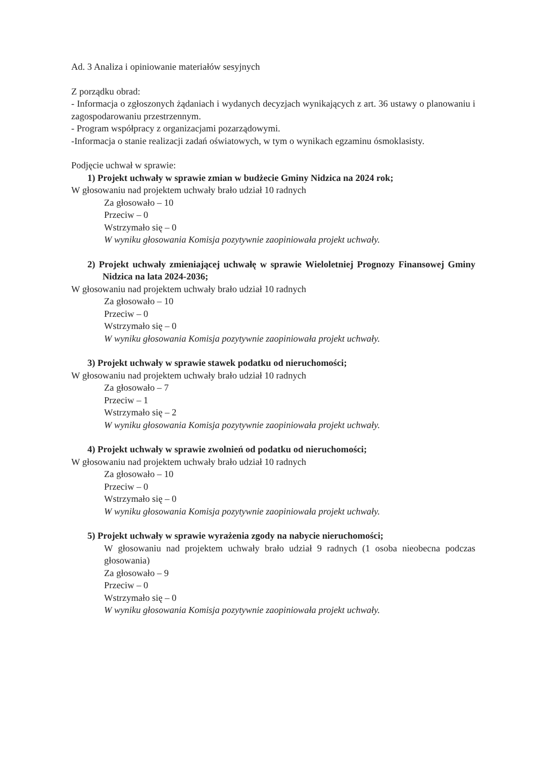Ad. 3 Analiza i opiniowanie materiałów sesyjnych
Z porządku obrad:
- Informacja o zgłoszonych żądaniach i wydanych decyzjach wynikających z art. 36 ustawy o planowaniu i zagospodarowaniu przestrzennym.
- Program współpracy z organizacjami pozarządowymi.
-Informacja o stanie realizacji zadań oświatowych, w tym o wynikach egzaminu ósmoklasisty.
Podjęcie uchwał w sprawie:
1) Projekt uchwały w sprawie zmian w budżecie Gminy Nidzica na 2024 rok;
W głosowaniu nad projektem uchwały brało udział 10 radnych
Za głosowało – 10
Przeciw – 0
Wstrzymało się – 0
W wyniku głosowania Komisja pozytywnie zaopiniowała projekt uchwały.
2) Projekt uchwały zmieniającej uchwałę w sprawie Wieloletniej Prognozy Finansowej Gminy Nidzica na lata 2024-2036;
W głosowaniu nad projektem uchwały brało udział 10 radnych
Za głosowało – 10
Przeciw – 0
Wstrzymało się – 0
W wyniku głosowania Komisja pozytywnie zaopiniowała projekt uchwały.
3) Projekt uchwały w sprawie stawek podatku od nieruchomości;
W głosowaniu nad projektem uchwały brało udział 10 radnych
Za głosowało – 7
Przeciw – 1
Wstrzymało się – 2
W wyniku głosowania Komisja pozytywnie zaopiniowała projekt uchwały.
4) Projekt uchwały w sprawie zwolnień od podatku od nieruchomości;
W głosowaniu nad projektem uchwały brało udział 10 radnych
Za głosowało – 10
Przeciw – 0
Wstrzymało się – 0
W wyniku głosowania Komisja pozytywnie zaopiniowała projekt uchwały.
5) Projekt uchwały w sprawie wyrażenia zgody na nabycie nieruchomości;
W głosowaniu nad projektem uchwały brało udział 9 radnych (1 osoba nieobecna podczas głosowania)
Za głosowało – 9
Przeciw – 0
Wstrzymało się – 0
W wyniku głosowania Komisja pozytywnie zaopiniowała projekt uchwały.